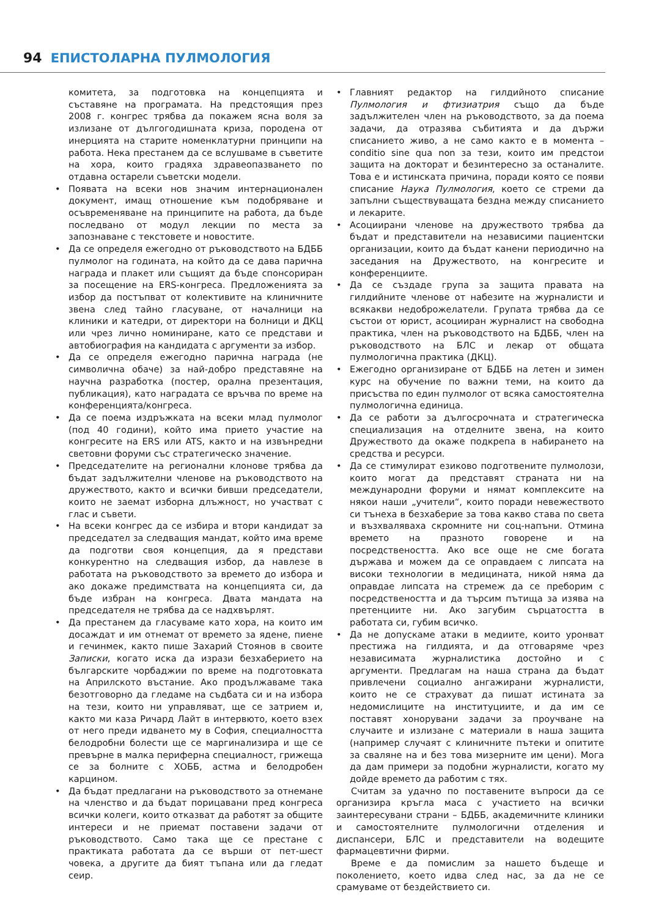94 ЕПИСТОЛАРНА ПУЛМОЛОГИЯ
комитета, за подготовка на концепцията и съставяне на програмата. На предстоящия през 2008 г. конгрес трябва да покажем ясна воля за излизане от дългогодишната криза, породена от инерцията на старите номенклатурни принципи на работа. Нека престанем да се вслушваме в съветите на хора, които градяха здравеопазването по отдавна остарели съветски модели.
• Появата на всеки нов значим интернационален документ, имащ отношение към подобряване и осъвременяване на принципите на работа, да бъде последвано от модул лекции по места за запознаване с текстовете и новостите.
• Да се определя ежегодно от ръководството на БДББ пулмолог на годината, на който да се дава парична награда и плакет или същият да бъде спонсориран за посещение на ERS-конгреса. Предложенията за избор да постъпват от колективите на клиничните звена след тайно гласуване, от началници на клиники и катедри, от директори на болници и ДКЦ или чрез лично номиниране, като се представи и автобиография на кандидата с аргументи за избор.
• Да се определя ежегодно парична награда (не символична обаче) за най-добро представяне на научна разработка (постер, орална презентация, публикация), като наградата се връчва по време на конференцията/конгреса.
• Да се поема издръжката на всеки млад пулмолог (под 40 години), който има прието участие на конгресите на ERS или ATS, както и на извънредни световни форуми със стратегическо значение.
• Председателите на регионални клонове трябва да бъдат задължителни членове на ръководството на дружеството, както и всички бивши председатели, които не заемат изборна длъжност, но участват с глас и съвети.
• На всеки конгрес да се избира и втори кандидат за председател за следващия мандат, който има време да подготви своя концепция, да я представи конкурентно на следващия избор, да навлезе в работата на ръководството за времето до избора и ако докаже предимствата на концепцията си, да бъде избран на конгреса. Двата мандата на председателя не трябва да се надхвърлят.
• Да престанем да гласуваме като хора, на които им досаждат и им отнемат от времето за ядене, пиене и гечинмек, както пише Захарий Стоянов в своите Записки, когато иска да изрази безхаберието на българските чорбаджии по време на подготовката на Априлското въстание. Ако продължаваме така безотговорно да гледаме на съдбата си и на избора на тези, които ни управляват, ще се затрием и, както ми каза Ричард Лайт в интервюто, което взех от него преди идването му в София, специалността белодробни болести ще се маргинализира и ще се превърне в малка периферна специалност, грижеща се за болните с ХОББ, астма и белодробен карцином.
• Да бъдат предлагани на ръководството за отнемане на членство и да бъдат порицавани пред конгреса всички колеги, които отказват да работят за общите интереси и не приемат поставени задачи от ръководството. Само така ще се престане с практиката работата да се върши от пет-шест човека, а другите да бият тъпана или да гледат сеир.
• Главният редактор на гилдийното списание Пулмология и фтизиатрия също да бъде задължителен член на ръководството, за да поема задачи, да отразява събитията и да държи списанието живо, а не само както е в момента – conditio sine qua non за тези, които им предстои защита на докторат и безинтересно за останалите. Това е и истинската причина, поради която се появи списание Наука Пулмология, което се стреми да запълни съществуващата бездна между списанието и лекарите.
• Асоциирани членове на дружеството трябва да бъдат и представители на независими пациентски организации, които да бъдат канени периодично на заседания на Дружеството, на конгресите и конференциите.
• Да се създаде група за защита правата на гилдийните членове от набезите на журналисти и всякакви недоброжелатели. Групата трябва да се състои от юрист, асоцииран журналист на свободна практика, член на ръководството на БДББ, член на ръководството на БЛС и лекар от общата пулмологична практика (ДКЦ).
• Ежегодно организиране от БДББ на летен и зимен курс на обучение по важни теми, на които да присъства по един пулмолог от всяка самостоятелна пулмологична единица.
• Да се работи за дългосрочната и стратегическа специализация на отделните звена, на които Дружеството да окаже подкрепа в набирането на средства и ресурси.
• Да се стимулират езиково подготвените пулмолози, които могат да представят страната ни на международни форуми и нямат комплексите на някои наши „учители“, които поради невежеството си тънеха в безхаберие за това какво става по света и възхваляваха скромните ни соц-напъни. Отмина времето на празното говорене и на посредствеността. Ако все още не сме богата държава и можем да се оправдаем с липсата на високи технологии в медицината, никой няма да оправдае липсата на стремеж да се преборим с посредствеността и да търсим пътища за изява на претенциите ни. Ако загубим сърцатостта в работата си, губим всичко.
• Да не допускаме атаки в медиите, които уронват престижа на гилдията, и да отговаряме чрез независимата журналистика достойно и с аргументи. Предлагам на наша страна да бъдат привлечени социално ангажирани журналисти, които не се страхуват да пишат истината за недомислиците на институциите, и да им се поставят хонорувани задачи за проучване на случаите и излизане с материали в наша защита (например случаят с клиничните пътеки и опитите за сваляне на и без това мизерните им цени). Мога да дам примери за подобни журналисти, когато му дойде времето да работим с тях.
Считам за удачно по поставените въпроси да се организира кръгла маса с участието на всички заинтересувани страни – БДББ, академичните клиники и самостоятелните пулмологични отделения и диспансери, БЛС и представители на водещите фармацевтични фирми.
Време е да помислим за нашето бъдеще и поколението, което идва след нас, за да не се срамуваме от бездействието си.